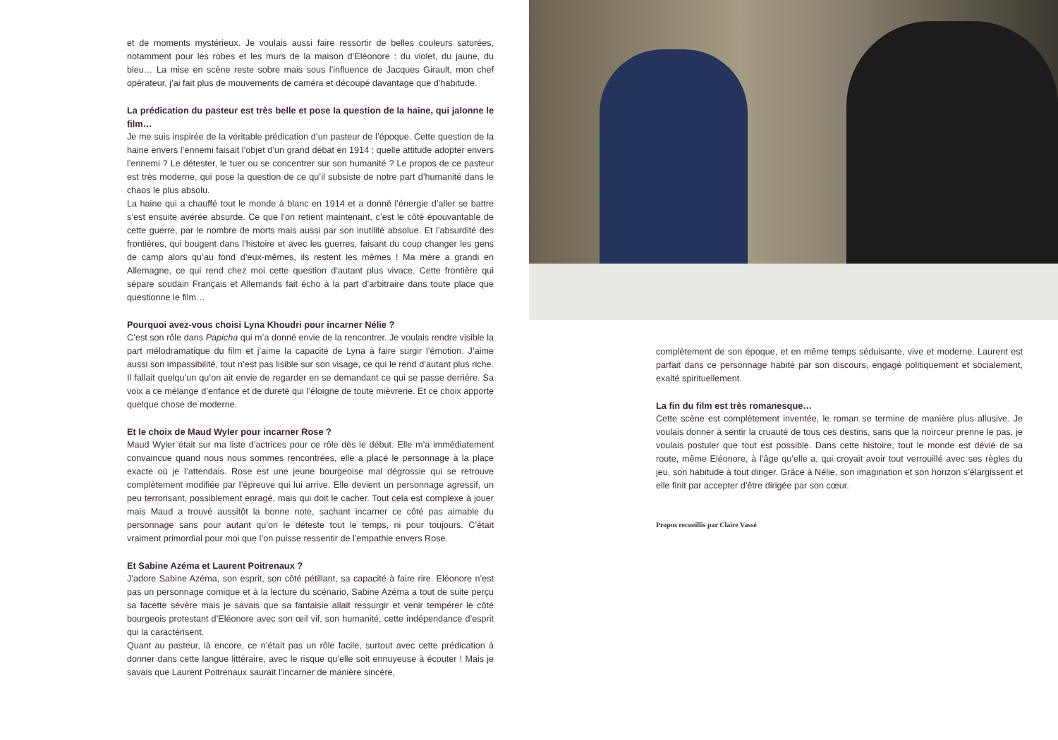et de moments mystérieux. Je voulais aussi faire ressortir de belles couleurs saturées, notamment pour les robes et les murs de la maison d’Eléonore : du violet, du jaune, du bleu… La mise en scène reste sobre mais sous l’influence de Jacques Girault, mon chef opérateur, j’ai fait plus de mouvements de caméra et découpé davantage que d’habitude.
La prédication du pasteur est très belle et pose la question de la haine, qui jalonne le film…
Je me suis inspirée de la véritable prédication d’un pasteur de l’époque. Cette question de la haine envers l’ennemi faisait l’objet d’un grand débat en 1914 : quelle attitude adopter envers l’ennemi ? Le détester, le tuer ou se concentrer sur son humanité ? Le propos de ce pasteur est très moderne, qui pose la question de ce qu’il subsiste de notre part d’humanité dans le chaos le plus absolu.
La haine qui a chauffé tout le monde à blanc en 1914 et a donné l’énergie d’aller se battre s’est ensuite avérée absurde. Ce que l’on retient maintenant, c’est le côté épouvantable de cette guerre, par le nombre de morts mais aussi par son inutilité absolue. Et l’absurdité des frontières, qui bougent dans l’histoire et avec les guerres, faisant du coup changer les gens de camp alors qu’au fond d’eux-mêmes, ils restent les mêmes ! Ma mère a grandi en Allemagne, ce qui rend chez moi cette question d’autant plus vivace. Cette frontière qui sépare soudain Français et Allemands fait écho à la part d’arbitraire dans toute place que questionne le film…
Pourquoi avez-vous choisi Lyna Khoudri pour incarner Nélie ?
C’est son rôle dans Papicha qui m’a donné envie de la rencontrer. Je voulais rendre visible la part mélodramatique du film et j’aime la capacité de Lyna à faire surgir l’émotion. J’aime aussi son impassibilité, tout n’est pas lisible sur son visage, ce qui le rend d’autant plus riche. Il fallait quelqu’un qu’on ait envie de regarder en se demandant ce qui se passe derrière. Sa voix a ce mélange d’enfance et de dureté qui l’éloigne de toute mièvrerie. Et ce choix apporte quelque chose de moderne.
Et le choix de Maud Wyler pour incarner Rose ?
Maud Wyler était sur ma liste d’actrices pour ce rôle dès le début. Elle m’a immédiatement convaincue quand nous nous sommes rencontrées, elle a placé le personnage à la place exacte où je l’attendais. Rose est une jeune bourgeoise mal dégrossie qui se retrouve complètement modifiée par l’épreuve qui lui arrive. Elle devient un personnage agressif, un peu terrorisant, possiblement enragé, mais qui doit le cacher. Tout cela est complexe à jouer mais Maud a trouvé aussitôt la bonne note, sachant incarner ce côté pas aimable du personnage sans pour autant qu’on le déteste tout le temps, ni pour toujours. C’était vraiment primordial pour moi que l’on puisse ressentir de l’empathie envers Rose.
Et Sabine Azéma et Laurent Poitrenaux ?
J’adore Sabine Azéma, son esprit, son côté pétillant, sa capacité à faire rire. Eléonore n’est pas un personnage comique et à la lecture du scénario, Sabine Azéma a tout de suite perçu sa facette sévère mais je savais que sa fantaisie allait ressurgir et venir tempérer le côté bourgeois protestant d’Eléonore avec son œil vif, son humanité, cette indépendance d’esprit qui la caractérisent.
Quant au pasteur, là encore, ce n’était pas un rôle facile, surtout avec cette prédication à donner dans cette langue littéraire, avec le risque qu’elle soit ennuyeuse à écouter ! Mais je savais que Laurent Poitrenaux saurait l’incarner de manière sincère,
complètement de son époque, et en même temps séduisante, vive et moderne. Laurent est parfait dans ce personnage habité par son discours, engagé politiquement et socialement, exalté spirituellement.
La fin du film est très romanesque…
Cette scène est complètement inventée, le roman se termine de manière plus allusive. Je voulais donner à sentir la cruauté de tous ces destins, sans que la noirceur prenne le pas, je voulais postuler que tout est possible. Dans cette histoire, tout le monde est dévié de sa route, même Eléonore, à l’âge qu’elle a, qui croyait avoir tout verrouillé avec ses règles du jeu, son habitude à tout diriger. Grâce à Nélie, son imagination et son horizon s’élargissent et elle finit par accepter d’être dirigée par son cœur.
Propos recueillis par Claire Vassé